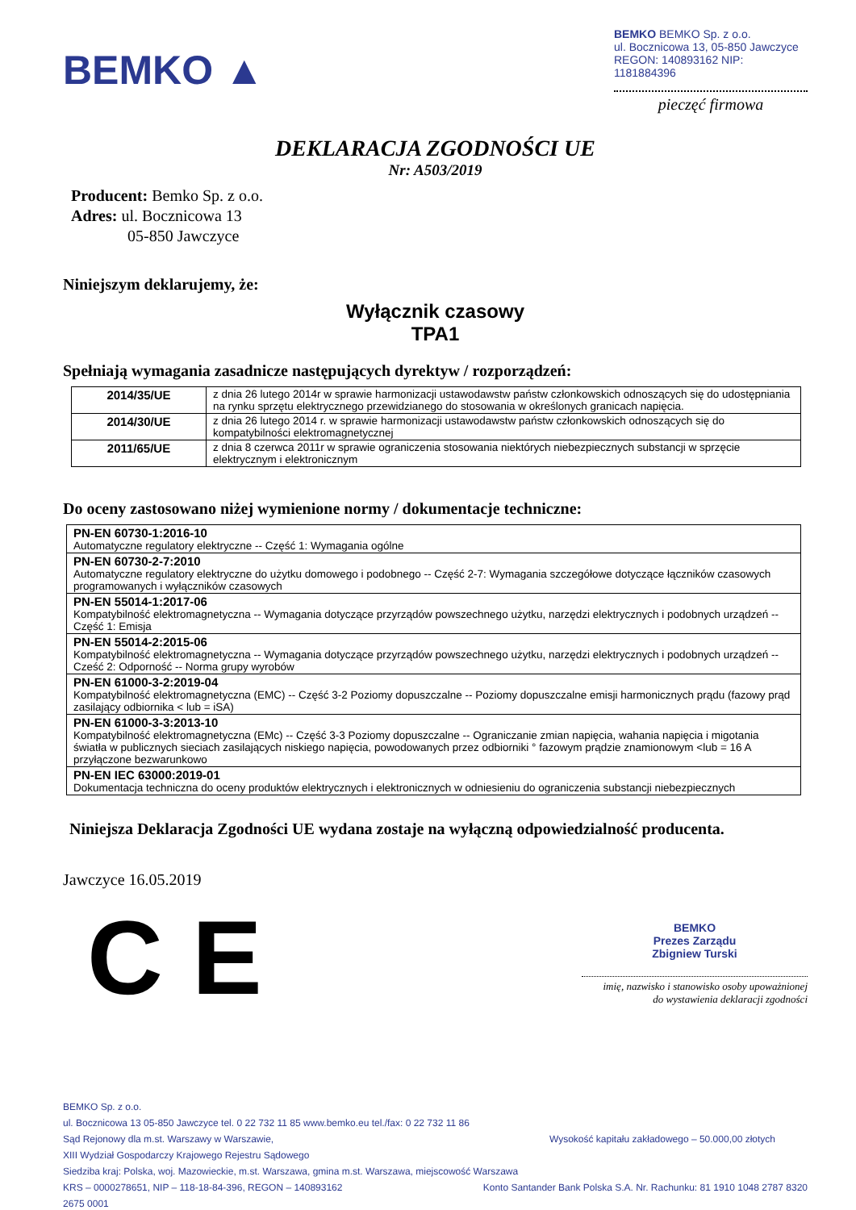BEMKO ▲
BEMKO BEMKO Sp. z o.o.
ul. Bocznicowa 13, 05-850 Jawczyce
REGON: 140893162 NIP: 1181884396
pieczęć firmowa
DEKLARACJA ZGODNOŚCI UE
Nr: A503/2019
Producent: Bemko Sp. z o.o.
Adres: ul. Bocznicowa 13
05-850 Jawczyce
Niniejszym deklarujemy, że:
Wyłącznik czasowy
TPA1
Spełniają wymagania zasadnicze następujących dyrektyw / rozporządzeń:
| 2014/35/UE | z dnia 26 lutego 2014r w sprawie harmonizacji ustawodawstw państw członkowskich odnoszących się do udostępniania na rynku sprzętu elektrycznego przewidzianego do stosowania w określonych granicach napięcia. |
| 2014/30/UE | z dnia 26 lutego 2014 r. w sprawie harmonizacji ustawodawstw państw członkowskich odnoszących się do kompatybilności elektromagnetycznej |
| 2011/65/UE | z dnia 8 czerwca 2011r w sprawie ograniczenia stosowania niektórych niebezpiecznych substancji w sprzęcie elektrycznym i elektronicznym |
Do oceny zastosowano niżej wymienione normy / dokumentacje techniczne:
| PN-EN 60730-1:2016-10 Automatyczne regulatory elektryczne -- Część 1: Wymagania ogólne |
| PN-EN 60730-2-7:2010 Automatyczne regulatory elektryczne do użytku domowego i podobnego -- Część 2-7: Wymagania szczegółowe dotyczące łączników czasowych programowanych i wyłączników czasowych |
| PN-EN 55014-1:2017-06 Kompatybilność elektromagnetyczna -- Wymagania dotyczące przyrządów powszechnego użytku, narzędzi elektrycznych i podobnych urządzeń -- Część 1: Emisja |
| PN-EN 55014-2:2015-06 Kompatybilność elektromagnetyczna -- Wymagania dotyczące przyrządów powszechnego użytku, narzędzi elektrycznych i podobnych urządzeń -- Cześć 2: Odporność -- Norma grupy wyrobów |
| PN-EN 61000-3-2:2019-04 Kompatybilność elektromagnetyczna (EMC) -- Część 3-2 Poziomy dopuszczalne -- Poziomy dopuszczalne emisji harmonicznych prądu (fazowy prąd zasilający odbiornika < lub = iSA) |
| PN-EN 61000-3-3:2013-10 Kompatybilność elektromagnetyczna (EMc) -- Część 3-3 Poziomy dopuszczalne -- Ograniczanie zmian napięcia, wahania napięcia i migotania światła w publicznych sieciach zasilających niskiego napięcia, powodowanych przez odbiorniki ° fazowym prądzie znamionowym <lub = 16 A przyłączone bezwarunkowo |
| PN-EN IEC 63000:2019-01 Dokumentacja techniczna do oceny produktów elektrycznych i elektronicznych w odniesieniu do ograniczenia substancji niebezpiecznych |
Niniejsza Deklaracja Zgodności UE wydana zostaje na wyłączną odpowiedzialność producenta.
Jawczyce 16.05.2019
C E
BEMKO
Prezes Zarządu
Zbigniew Turski
imię, nazwisko i stanowisko osoby upoważnionej
do wystawienia deklaracji zgodności
BEMKO Sp. z o.o.
ul. Bocznicowa 13 05-850 Jawczyce tel. 0 22 732 11 85 www.bemko.eu tel./fax: 0 22 732 11 86
Sąd Rejonowy dla m.st. Warszawy w Warszawie, Wysokość kapitału zakładowego – 50.000,00 złotych
XIII Wydział Gospodarczy Krajowego Rejestru Sądowego
Siedziba kraj: Polska, woj. Mazowieckie, m.st. Warszawa, gmina m.st. Warszawa, miejscowość Warszawa
KRS – 0000278651, NIP – 118-18-84-396, REGON – 140893162 Konto Santander Bank Polska S.A. Nr. Rachunku: 81 1910 1048 2787 8320
2675 0001